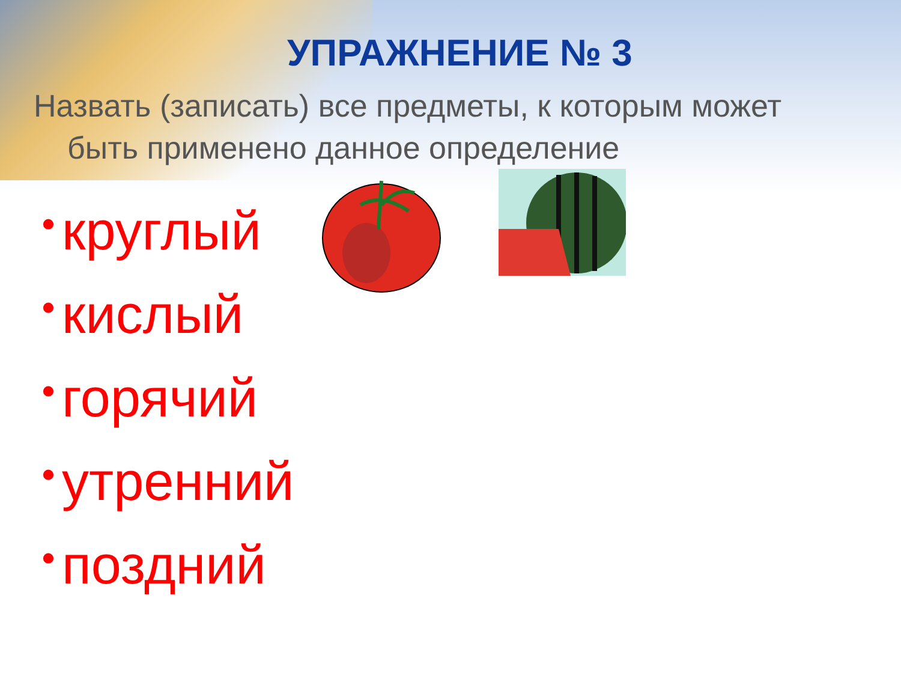УПРАЖНЕНИЕ № 3
Назвать (записать) все предметы, к которым может
быть применено данное определение
• круглый
• кислый
• горячий
• утренний
• поздний